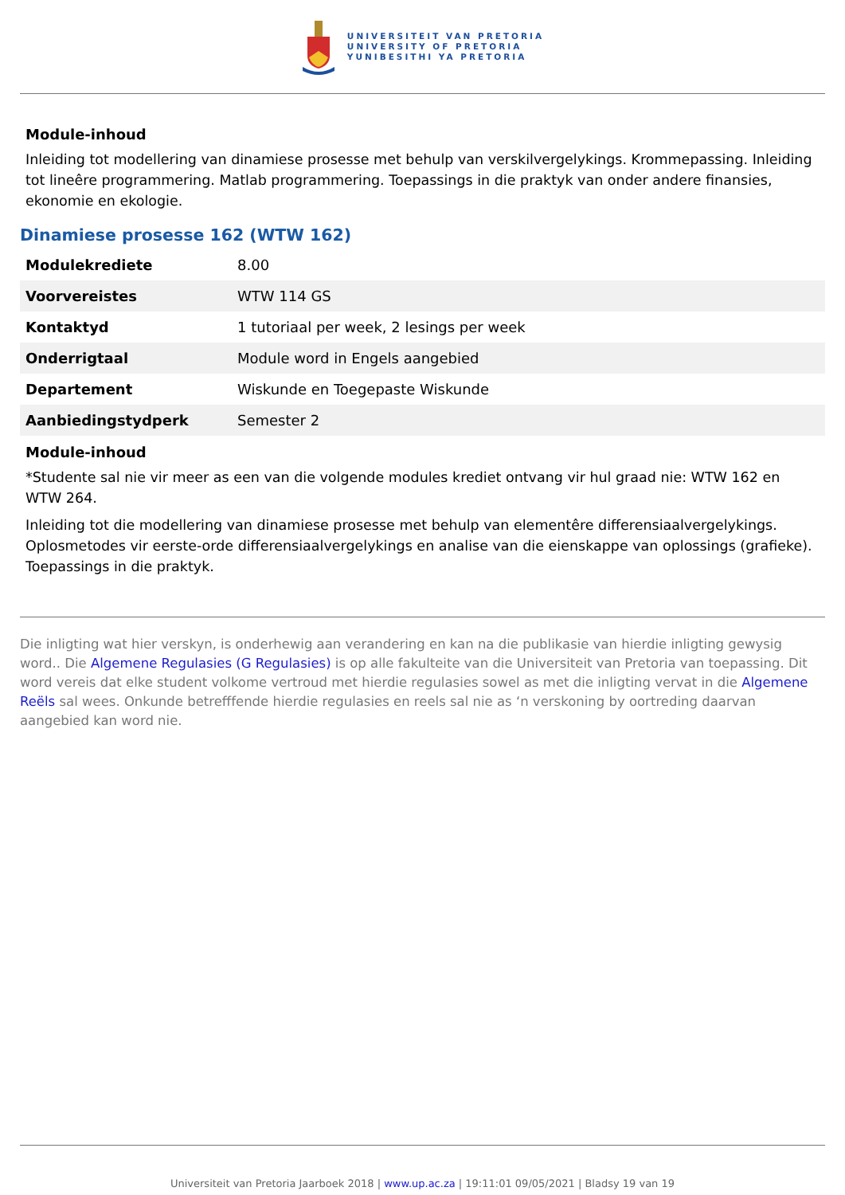UNIVERSITEIT VAN PRETORIA
UNIVERSITY OF PRETORIA
YUNIBESITHI YA PRETORIA
Module-inhoud
Inleiding tot modellering van dinamiese prosesse met behulp van verskilvergelykings. Krommepassing. Inleiding tot lineêre programmering. Matlab programmering. Toepassings in die praktyk van onder andere finansies, ekonomie en ekologie.
Dinamiese prosesse 162 (WTW 162)
| Modulekrediete | 8.00 |
| Voorvereistes | WTW 114 GS |
| Kontaktyd | 1 tutoriaal per week, 2 lesings per week |
| Onderrigtaal | Module word in Engels aangebied |
| Departement | Wiskunde en Toegepaste Wiskunde |
| Aanbiedingstydperk | Semester 2 |
Module-inhoud
*Studente sal nie vir meer as een van die volgende modules krediet ontvang vir hul graad nie: WTW 162 en WTW 264.
Inleiding tot die modellering van dinamiese prosesse met behulp van elementêre differensiaalvergelykings. Oplosmetodes vir eerste-orde differensiaalvergelykings en analise van die eienskappe van oplossings (grafieke). Toepassings in die praktyk.
Die inligting wat hier verskyn, is onderhewig aan verandering en kan na die publikasie van hierdie inligting gewysig word.. Die Algemene Regulasies (G Regulasies) is op alle fakulteite van die Universiteit van Pretoria van toepassing. Dit word vereis dat elke student volkome vertroud met hierdie regulasies sowel as met die inligting vervat in die Algemene Reëls sal wees. Onkunde betrefffende hierdie regulasies en reels sal nie as ‘n verskoning by oortreding daarvan aangebied kan word nie.
Universiteit van Pretoria Jaarboek 2018 | www.up.ac.za | 19:11:01 09/05/2021 | Bladsy 19 van 19